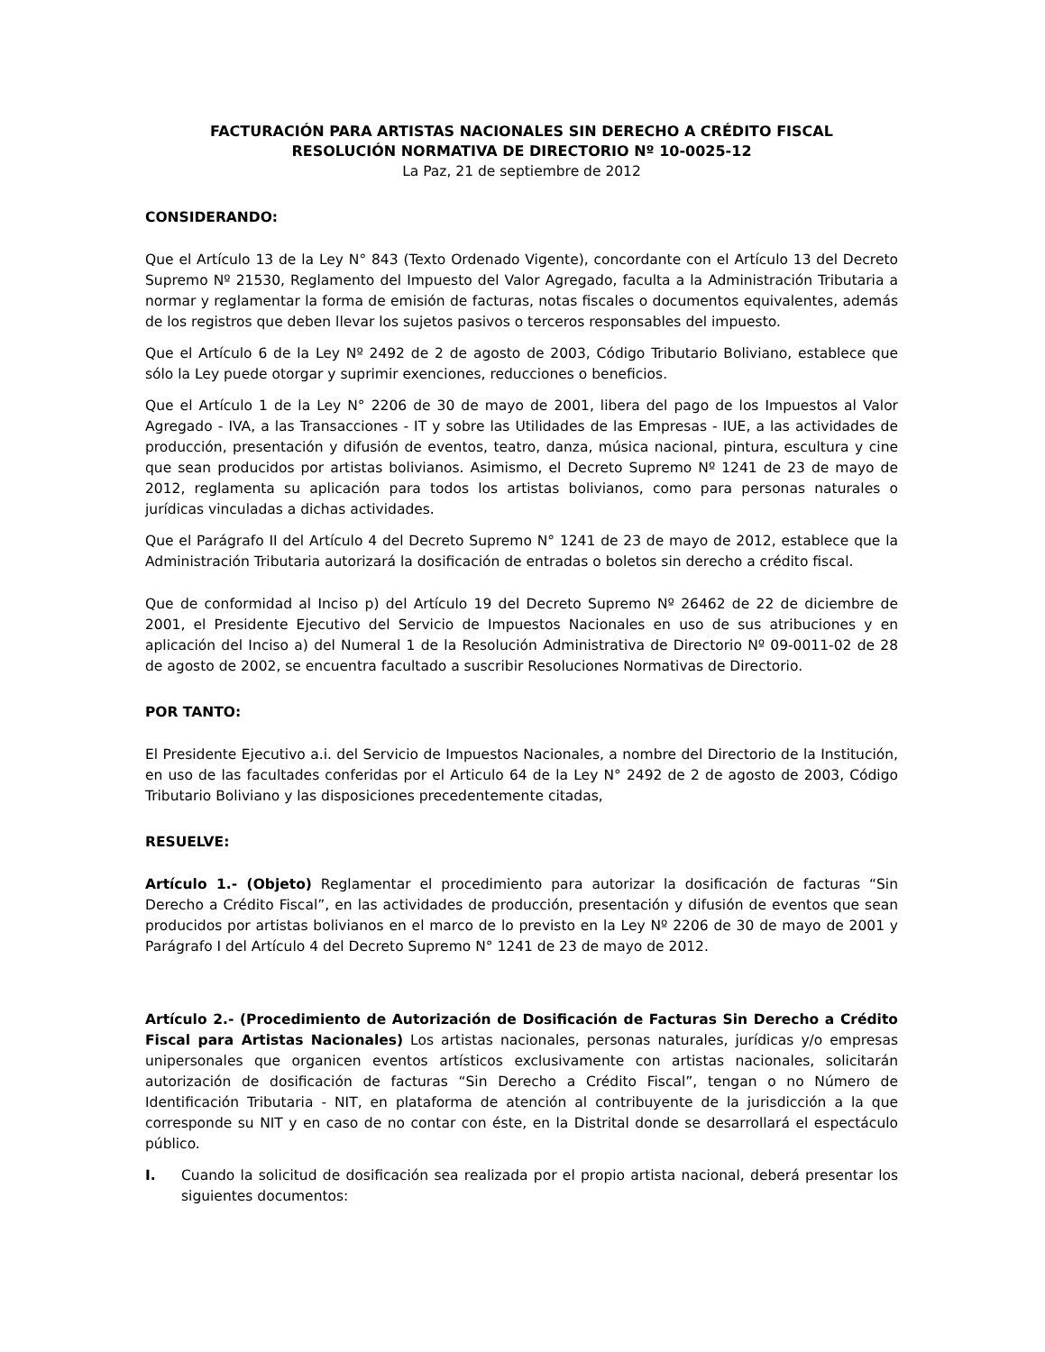FACTURACIÓN PARA ARTISTAS NACIONALES SIN DERECHO A CRÉDITO FISCAL
RESOLUCIÓN NORMATIVA DE DIRECTORIO Nº 10-0025-12
La Paz, 21 de septiembre de 2012
CONSIDERANDO:
Que el Artículo 13 de la Ley N° 843 (Texto Ordenado Vigente), concordante con el Artículo 13 del Decreto Supremo Nº 21530, Reglamento del Impuesto del Valor Agregado, faculta a la Administración Tributaria a normar y reglamentar la forma de emisión de facturas, notas fiscales o documentos equivalentes, además de los registros que deben llevar los sujetos pasivos o terceros responsables del impuesto.
Que el Artículo 6 de la Ley Nº 2492 de 2 de agosto de 2003, Código Tributario Boliviano, establece que sólo la Ley puede otorgar y suprimir exenciones, reducciones o beneficios.
Que el Artículo 1 de la Ley N° 2206 de 30 de mayo de 2001, libera del pago de los Impuestos al Valor Agregado - IVA, a las Transacciones - IT y sobre las Utilidades de las Empresas - IUE, a las actividades de producción, presentación y difusión de eventos, teatro, danza, música nacional, pintura, escultura y cine que sean producidos por artistas bolivianos. Asimismo, el Decreto Supremo Nº 1241 de 23 de mayo de 2012, reglamenta su aplicación para todos los artistas bolivianos, como para personas naturales o jurídicas vinculadas a dichas actividades.
Que el Parágrafo II del Artículo 4 del Decreto Supremo N° 1241 de 23 de mayo de 2012, establece que la Administración Tributaria autorizará la dosificación de entradas o boletos sin derecho a crédito fiscal.
Que de conformidad al Inciso p) del Artículo 19 del Decreto Supremo Nº 26462 de 22 de diciembre de 2001, el Presidente Ejecutivo del Servicio de Impuestos Nacionales en uso de sus atribuciones y en aplicación del Inciso a) del Numeral 1 de la Resolución Administrativa de Directorio Nº 09-0011-02 de 28 de agosto de 2002, se encuentra facultado a suscribir Resoluciones Normativas de Directorio.
POR TANTO:
El Presidente Ejecutivo a.i. del Servicio de Impuestos Nacionales, a nombre del Directorio de la Institución, en uso de las facultades conferidas por el Articulo 64 de la Ley N° 2492 de 2 de agosto de 2003, Código Tributario Boliviano y las disposiciones precedentemente citadas,
RESUELVE:
Artículo 1.- (Objeto) Reglamentar el procedimiento para autorizar la dosificación de facturas “Sin Derecho a Crédito Fiscal”, en las actividades de producción, presentación y difusión de eventos que sean producidos por artistas bolivianos en el marco de lo previsto en la Ley Nº 2206 de 30 de mayo de 2001 y Parágrafo I del Artículo 4 del Decreto Supremo N° 1241 de 23 de mayo de 2012.
Artículo 2.- (Procedimiento de Autorización de Dosificación de Facturas Sin Derecho a Crédito Fiscal para Artistas Nacionales) Los artistas nacionales, personas naturales, jurídicas y/o empresas unipersonales que organicen eventos artísticos exclusivamente con artistas nacionales, solicitarán autorización de dosificación de facturas “Sin Derecho a Crédito Fiscal”, tengan o no Número de Identificación Tributaria - NIT, en plataforma de atención al contribuyente de la jurisdicción a la que corresponde su NIT y en caso de no contar con éste, en la Distrital donde se desarrollará el espectáculo público.
I. Cuando la solicitud de dosificación sea realizada por el propio artista nacional, deberá presentar los siguientes documentos: